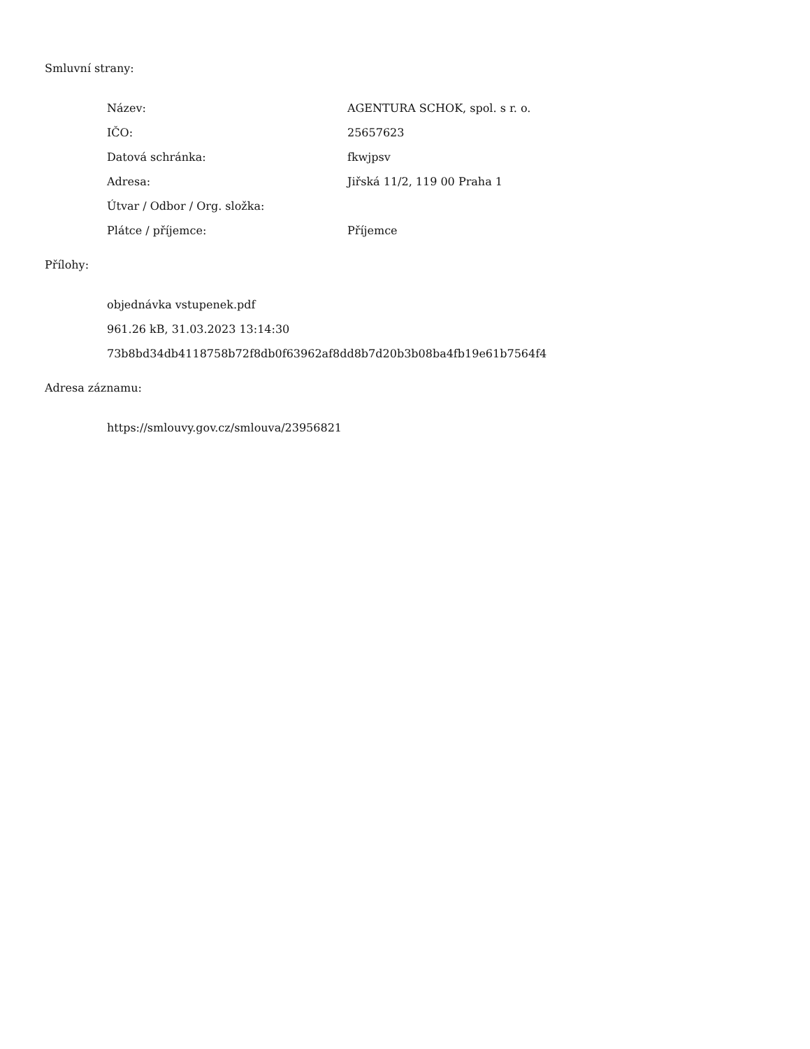Smluvní strany:
| Název: | AGENTURA SCHOK, spol. s r. o. |
| IČO: | 25657623 |
| Datová schránka: | fkwjpsv |
| Adresa: | Jiřská 11/2, 119 00 Praha 1 |
| Útvar / Odbor / Org. složka: | |
| Plátce / příjemce: | Příjemce |
Přílohy:
objednávka vstupenek.pdf
961.26 kB, 31.03.2023 13:14:30
73b8bd34db4118758b72f8db0f63962af8dd8b7d20b3b08ba4fb19e61b7564f4
Adresa záznamu:
https://smlouvy.gov.cz/smlouva/23956821